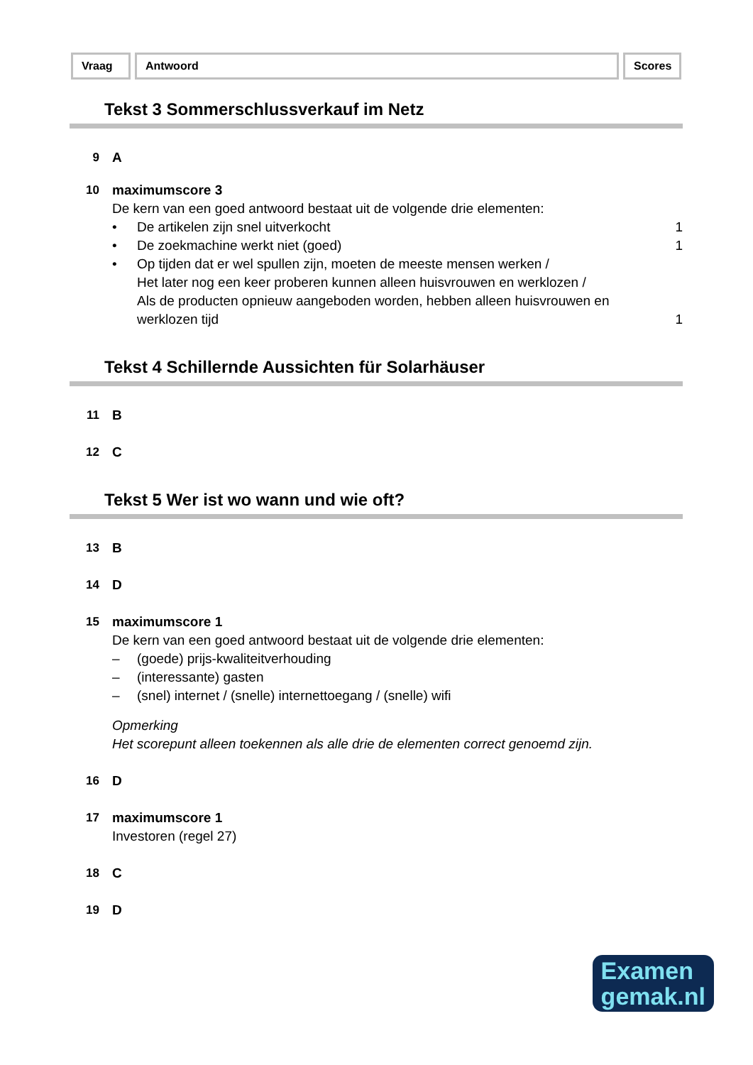Vraag Antwoord Scores
Tekst 3 Sommerschlussverkauf im Netz
9 A
10 maximumscore 3
De kern van een goed antwoord bestaat uit de volgende drie elementen:
• De artikelen zijn snel uitverkocht 1
• De zoekmachine werkt niet (goed) 1
• Op tijden dat er wel spullen zijn, moeten de meeste mensen werken /
Het later nog een keer proberen kunnen alleen huisvrouwen en werklozen /
Als de producten opnieuw aangeboden worden, hebben alleen huisvrouwen en werklozen tijd 1
Tekst 4 Schillernde Aussichten für Solarhäuser
11 B
12 C
Tekst 5 Wer ist wo wann und wie oft?
13 B
14 D
15 maximumscore 1
De kern van een goed antwoord bestaat uit de volgende drie elementen:
– (goede) prijs-kwaliteitverhouding
– (interessante) gasten
– (snel) internet / (snelle) internettoegang / (snelle) wifi
Opmerking
Het scorepunt alleen toekennen als alle drie de elementen correct genoemd zijn.
16 D
17 maximumscore 1
Investoren (regel 27)
18 C
19 D
Examen
gemak.nl